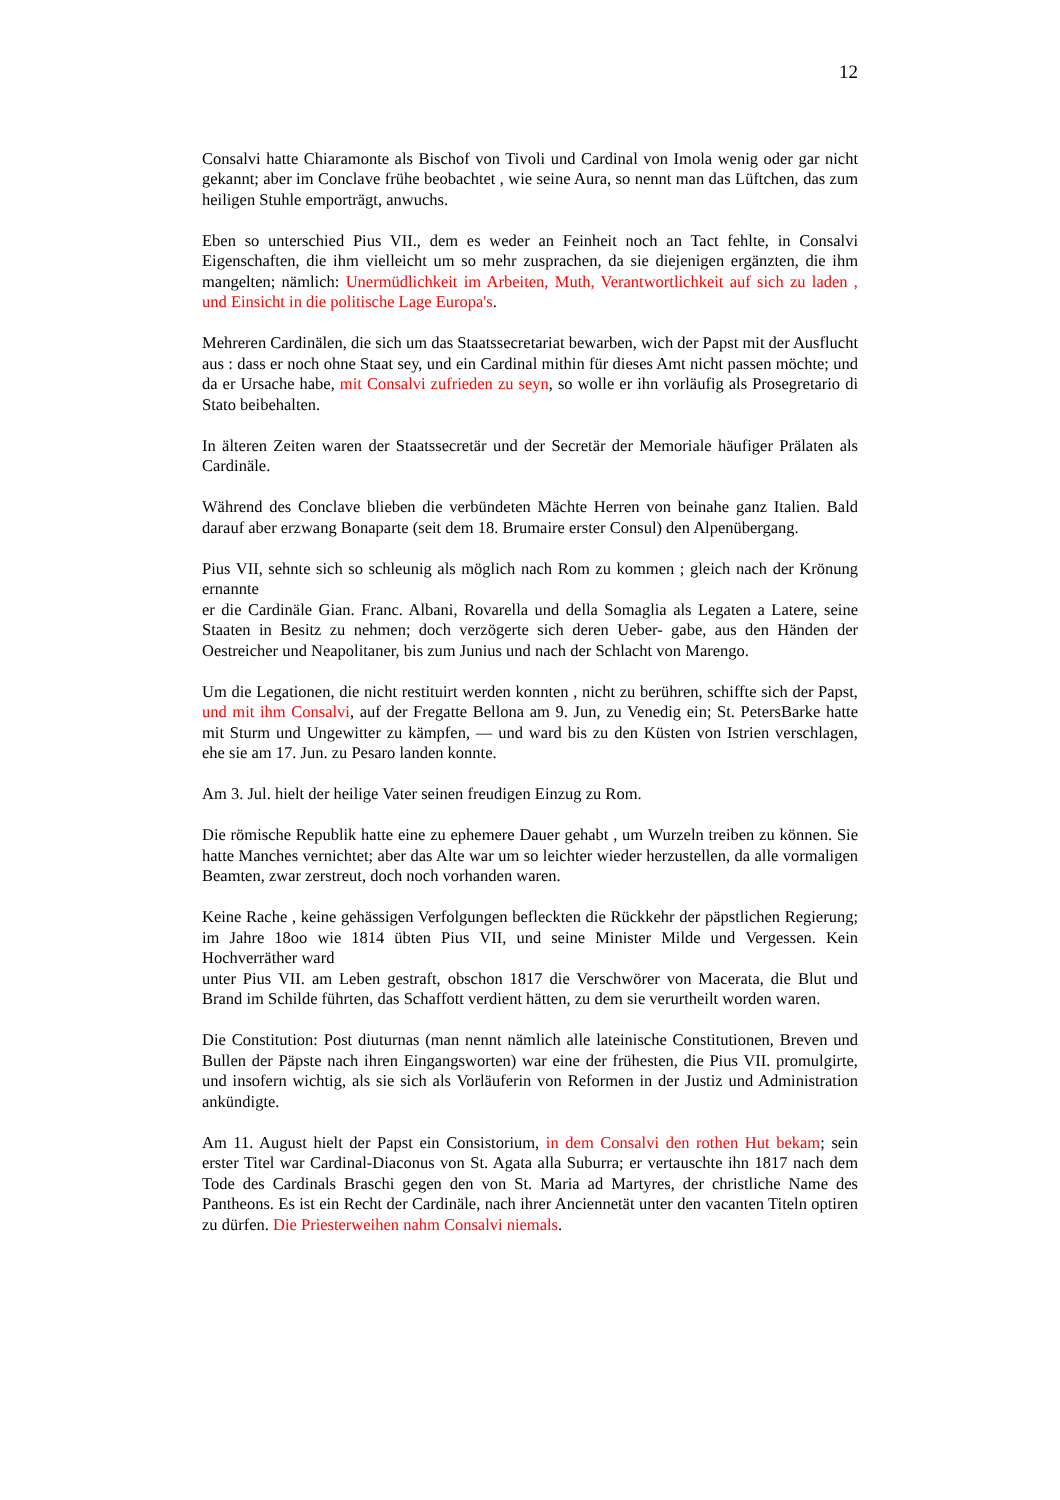12
Consalvi hatte Chiaramonte als Bischof von Tivoli und Cardinal von Imola wenig oder gar nicht gekannt; aber im Conclave frühe beobachtet , wie seine Aura, so nennt man das Lüftchen, das zum heiligen Stuhle emporträgt, anwuchs.
Eben so unterschied Pius VII., dem es weder an Feinheit noch an Tact fehlte, in Consalvi Eigenschaften, die ihm vielleicht um so mehr zusprachen, da sie diejenigen ergänzten, die ihm mangelten; nämlich: Unermüdlichkeit im Arbeiten, Muth, Verantwortlichkeit auf sich zu laden , und Einsicht in die politische Lage Europa's.
Mehreren Cardinälen, die sich um das Staatssecretariat bewarben, wich der Papst mit der Ausflucht aus : dass er noch ohne Staat sey, und ein Cardinal mithin für dieses Amt nicht passen möchte; und da er Ursache habe, mit Consalvi zufrieden zu seyn, so wolle er ihn vorläufig als Prosegretario di Stato beibehalten.
In älteren Zeiten waren der Staatssecretär und der Secretär der Memoriale häufiger Prälaten als Cardinäle.
Während des Conclave blieben die verbündeten Mächte Herren von beinahe ganz Italien. Bald darauf aber erzwang Bonaparte (seit dem 18. Brumaire erster Consul) den Alpenübergang.
Pius VII, sehnte sich so schleunig als möglich nach Rom zu kommen ; gleich nach der Krönung ernannte
er die Cardinäle Gian. Franc. Albani, Rovarella und della Somaglia als Legaten a Latere, seine Staaten in Besitz zu nehmen; doch verzögerte sich deren Ueber- gabe, aus den Händen der Oestreicher und Neapolitaner, bis zum Junius und nach der Schlacht von Marengo.
Um die Legationen, die nicht restituirt werden konnten , nicht zu berühren, schiffte sich der Papst, und mit ihm Consalvi, auf der Fregatte Bellona am 9. Jun, zu Venedig ein; St. PetersBarke hatte mit Sturm und Ungewitter zu kämpfen, — und ward bis zu den Küsten von Istrien verschlagen, ehe sie am 17. Jun. zu Pesaro landen konnte.
Am 3. Jul. hielt der heilige Vater seinen freudigen Einzug zu Rom.
Die römische Republik hatte eine zu ephemere Dauer gehabt , um Wurzeln treiben zu können. Sie hatte Manches vernichtet; aber das Alte war um so leichter wieder herzustellen, da alle vormaligen Beamten, zwar zerstreut, doch noch vorhanden waren.
Keine Rache , keine gehässigen Verfolgungen befleckten die Rückkehr der päpstlichen Regierung; im Jahre 18oo wie 1814 übten Pius VII, und seine Minister Milde und Vergessen. Kein Hochverräther ward
unter Pius VII. am Leben gestraft, obschon 1817 die Verschwörer von Macerata, die Blut und Brand im Schilde führten, das Schaffott verdient hätten, zu dem sie verurtheilt worden waren.
Die Constitution: Post diuturnas (man nennt nämlich alle lateinische Constitutionen, Breven und Bullen der Päpste nach ihren Eingangsworten) war eine der frühesten, die Pius VII. promulgirte, und insofern wichtig, als sie sich als Vorläuferin von Reformen in der Justiz und Administration ankündigte.
Am 11. August hielt der Papst ein Consistorium, in dem Consalvi den rothen Hut bekam; sein erster Titel war Cardinal-Diaconus von St. Agata alla Suburra; er vertauschte ihn 1817 nach dem Tode des Cardinals Braschi gegen den von St. Maria ad Martyres, der christliche Name des Pantheons. Es ist ein Recht der Cardinäle, nach ihrer Anciennetät unter den vacanten Titeln optiren zu dürfen. Die Priesterweihen nahm Consalvi niemals.